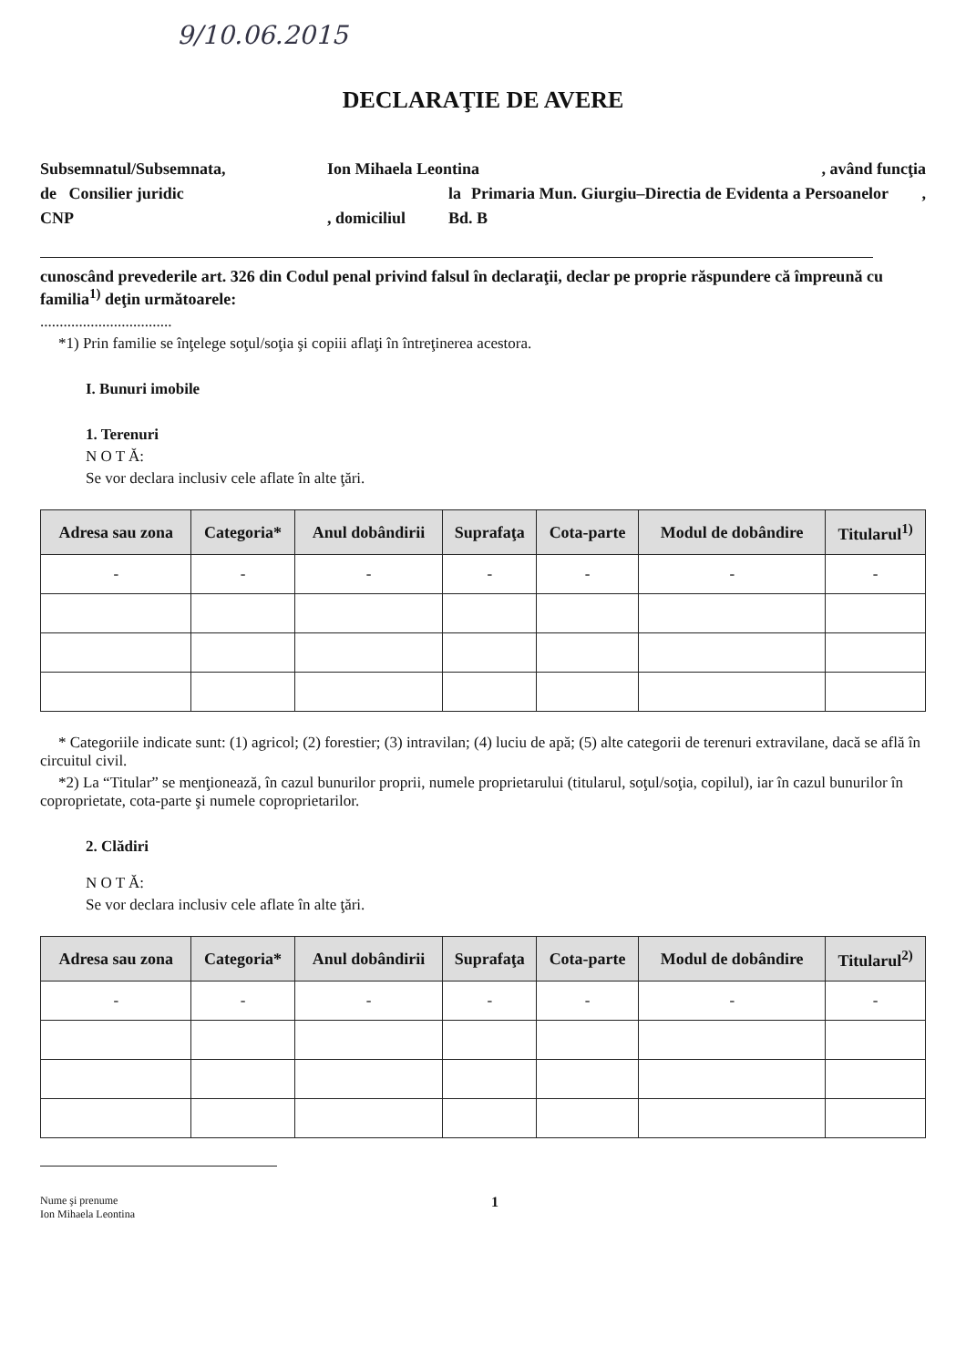9/10.06.2015
DECLARAŢIE DE AVERE
Subsemnatul/Subsemnata, Ion Mihaela Leontina, având funcţia
de Consilier juridic la Primaria Mun. Giurgiu–Directia de Evidenta a Persoanelor,
CNP, domiciliul Bd. B
cunoscând prevederile art. 326 din Codul penal privind falsul în declaraţii, declar pe proprie răspundere că împreună cu familia<sup>1)</sup> deţin următoarele:
..................................
*1) Prin familie se înţelege soţul/soţia şi copiii aflaţi în întreţinerea acestora.
I. Bunuri imobile
1. Terenuri
N O T Ă:
Se vor declara inclusiv cele aflate în alte ţări.
| Adresa sau zona | Categoria* | Anul dobândirii | Suprafaţa | Cota-parte | Modul de dobândire | Titularul<sup>1)</sup> |
| --- | --- | --- | --- | --- | --- | --- |
| - | - | - | - | - | - | - |
* Categoriile indicate sunt: (1) agricol; (2) forestier; (3) intravilan; (4) luciu de apă; (5) alte categorii de terenuri extravilane, dacă se află în circuitul civil.
*2) La “Titular” se menţionează, în cazul bunurilor proprii, numele proprietarului (titularul, soţul/soţia, copilul), iar în cazul bunurilor în coproprietate, cota-parte şi numele coproprietarilor.
2. Clădiri
N O T Ă:
Se vor declara inclusiv cele aflate în alte ţări.
| Adresa sau zona | Categoria* | Anul dobândirii | Suprafaţa | Cota-parte | Modul de dobândire | Titularul<sup>2)</sup> |
| --- | --- | --- | --- | --- | --- | --- |
| - | - | - | - | - | - | - |
Nume şi prenume
Ion Mihaela Leontina
1